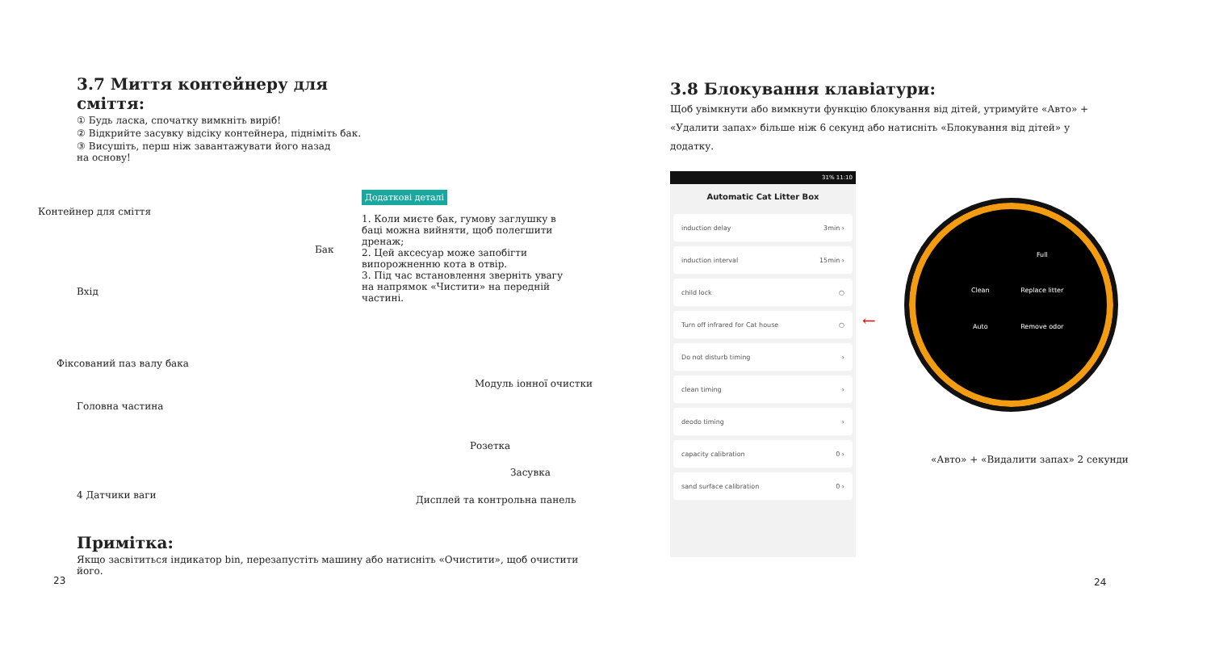3.7 Миття контейнеру для сміття:
① Будь ласка, спочатку вимкніть виріб!
② Відкрийте засувку відсіку контейнера, підніміть бак.
③ Висушіть, перш ніж завантажувати його назад
на основу!
Додаткові деталі
1. Коли миєте бак, гумову заглушку в баці можна вийняти, щоб полегшити дренаж;
2. Цей аксесуар може запобігти випорожненню кота в отвір.
3. Під час встановлення зверніть увагу на напрямок «Чистити» на передній частині.
Контейнер для сміття
Бак
Вхід
Фіксований паз валу бака
Модуль іонної очистки
Головна частина
Розетка
Засувка
4 Датчики ваги Дисплей та контрольна панель
Примітка:
Якщо засвітиться індикатор bin, перезапустіть машину або натисніть «Очистити», щоб очистити його.
23
3.8 Блокування клавіатури:
Щоб увімкнути або вимкнути функцію блокування від дітей, утримуйте «Авто» + «Удалити запах» більше ніж 6 секунд або натисніть «Блокування від дітей» у додатку.
31% 11:10
Automatic Cat Litter Box
induction delay 3min ›
induction interval 15min ›
child lock ○
Turn off infrared for Cat house ○
Do not disturb timing ›
clean timing ›
deodo timing ›
capacity calibration 0 ›
sand surface calibration 0 ›
←
Full
Clean
Replace litter
Auto
Remove odor
«Авто» + «Видалити запах» 2 секунди
24